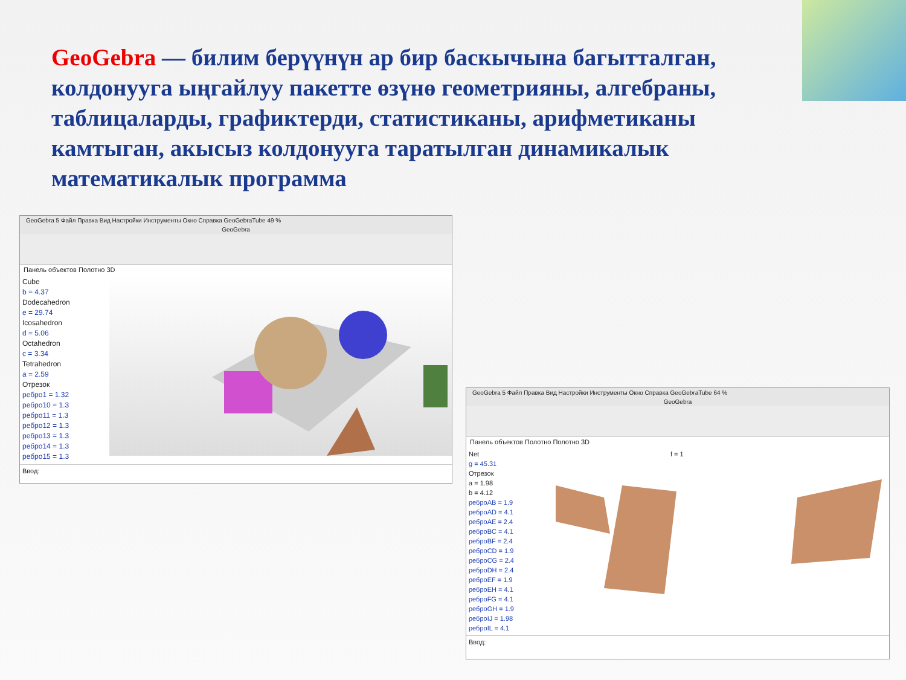GeoGebra — билим берүүнүн ар бир баскычына багытталган, колдонууга ыңгайлуу пакетте өзүнө геометрияны, алгебраны, таблицаларды, графиктерди, статистиканы, арифметиканы камтыган, акысыз колдонууга таратылган динамикалык математикалык программа
GeoGebra 5 Файл Правка Вид Настройки Инструменты Окно Справка GeoGebraTube 49 %
GeoGebra
Панель объектов Полотно 3D
Cube
b = 4.37
Dodecahedron
e = 29.74
Icosahedron
d = 5.06
Octahedron
c = 3.34
Tetrahedron
a = 2.59
Отрезок
ребро1 = 1.32
ребро10 = 1.3
ребро11 = 1.3
ребро12 = 1.3
ребро13 = 1.3
ребро14 = 1.3
ребро15 = 1.3
Ввод:
GeoGebra 5 Файл Правка Вид Настройки Инструменты Окно Справка GeoGebraTube 64 %
GeoGebra
Панель объектов Полотно Полотно 3D
Net
g = 45.31
Отрезок
a = 1.98
b = 4.12
реброAB = 1.9
реброAD = 4.1
реброAE = 2.4
реброBC = 4.1
реброBF = 2.4
реброCD = 1.9
реброCG = 2.4
реброDH = 2.4
реброEF = 1.9
реброEH = 4.1
реброFG = 4.1
реброGH = 1.9
реброIJ = 1.98
реброIL = 4.1
f = 1
Ввод: